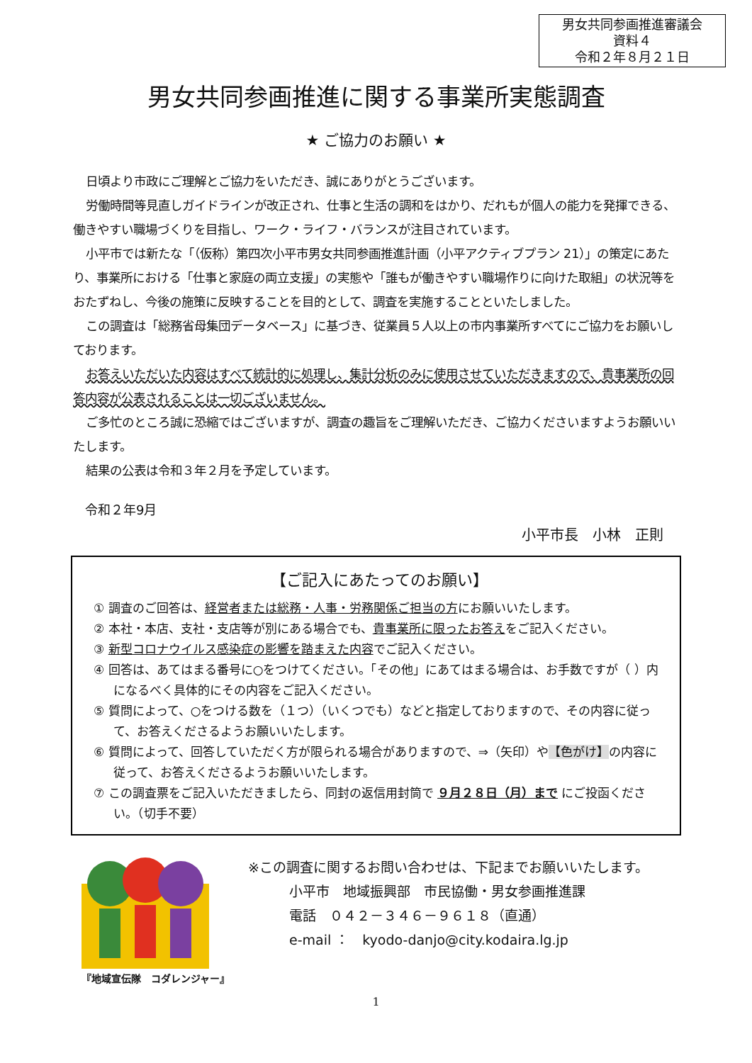男女共同参画推進審議会
資料４
令和２年８月２１日
男女共同参画推進に関する事業所実態調査
★ ご協力のお願い ★
日頃より市政にご理解とご協力をいただき、誠にありがとうございます。
労働時間等見直しガイドラインが改正され、仕事と生活の調和をはかり、だれもが個人の能力を発揮できる、働きやすい職場づくりを目指し、ワーク・ライフ・バランスが注目されています。
小平市では新たな「（仮称）第四次小平市男女共同参画推進計画（小平アクティブプラン 21）」の策定にあたり、事業所における「仕事と家庭の両立支援」の実態や「誰もが働きやすい職場作りに向けた取組」の状況等をおたずねし、今後の施策に反映することを目的として、調査を実施することといたしました。
この調査は「総務省母集団データベース」に基づき、従業員５人以上の市内事業所すべてにご協力をお願いしております。
お答えいただいた内容はすべて統計的に処理し、集計分析のみに使用させていただきますので、貴事業所の回答内容が公表されることは一切ございません。
ご多忙のところ誠に恐縮ではございますが、調査の趣旨をご理解いただき、ご協力くださいますようお願いいたします。
結果の公表は令和３年２月を予定しています。
令和２年9月
小平市長　小林　正則
【ご記入にあたってのお願い】
① 調査のご回答は、経営者または総務・人事・労務関係ご担当の方にお願いいたします。
② 本社・本店、支社・支店等が別にある場合でも、貴事業所に限ったお答えをご記入ください。
③ 新型コロナウイルス感染症の影響を踏まえた内容でご記入ください。
④ 回答は、あてはまる番号に○をつけてください。「その他」にあてはまる場合は、お手数ですが（ ）内になるべく具体的にその内容をご記入ください。
⑤ 質問によって、○をつける数を（１つ）（いくつでも）などと指定しておりますので、その内容に従って、お答えくださるようお願いいたします。
⑥ 質問によって、回答していただく方が限られる場合がありますので、⇒（矢印）や【色がけ】の内容に従って、お答えくださるようお願いいたします。
⑦ この調査票をご記入いただきましたら、同封の返信用封筒で ９月２８日（月）まで にご投函ください。（切手不要）
『地域宣伝隊　コダレンジャー』
※この調査に関するお問い合わせは、下記までお願いいたします。
小平市　地域振興部　市民協働・男女参画推進課
電話　０４２－３４６－９６１８（直通）
e-mail ：　kyodo-danjo@city.kodaira.lg.jp
1